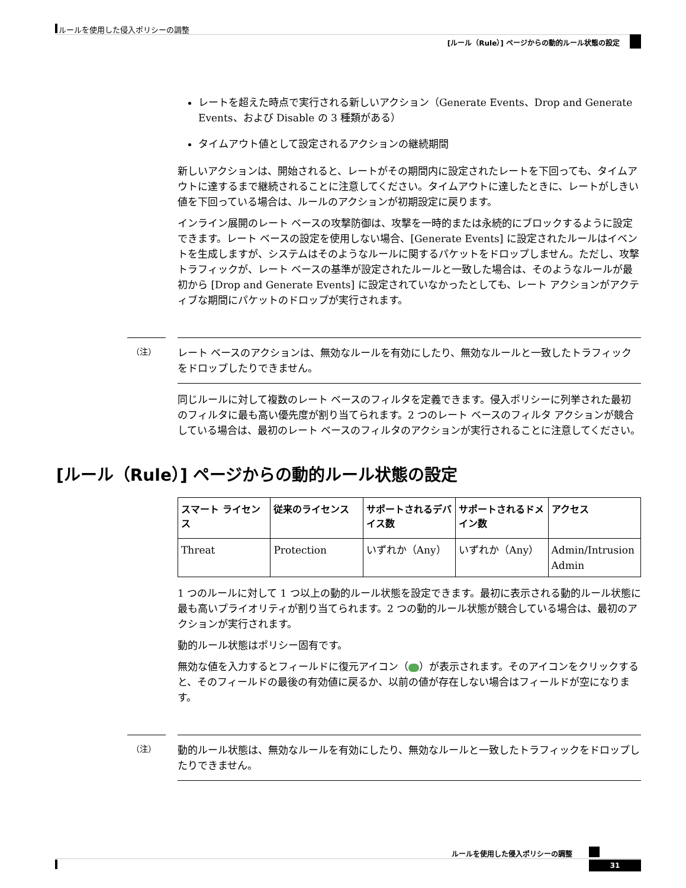ルールを使用した侵入ポリシーの調整
[ルール（Rule）] ページからの動的ルール状態の設定
レートを超えた時点で実行される新しいアクション（Generate Events、Drop and Generate Events、および Disable の 3 種類がある）
タイムアウト値として設定されるアクションの継続期間
新しいアクションは、開始されると、レートがその期間内に設定されたレートを下回っても、タイムアウトに達するまで継続されることに注意してください。タイムアウトに達したときに、レートがしきい値を下回っている場合は、ルールのアクションが初期設定に戻ります。
インライン展開のレート ベースの攻撃防御は、攻撃を一時的または永続的にブロックするように設定できます。レート ベースの設定を使用しない場合、[Generate Events] に設定されたルールはイベントを生成しますが、システムはそのようなルールに関するパケットをドロップしません。ただし、攻撃トラフィックが、レート ベースの基準が設定されたルールと一致した場合は、そのようなルールが最初から [Drop and Generate Events] に設定されていなかったとしても、レート アクションがアクティブな期間にパケットのドロップが実行されます。
（注） レート ベースのアクションは、無効なルールを有効にしたり、無効なルールと一致したトラフィックをドロップしたりできません。
同じルールに対して複数のレート ベースのフィルタを定義できます。侵入ポリシーに列挙された最初のフィルタに最も高い優先度が割り当てられます。2 つのレート ベースのフィルタ アクションが競合している場合は、最初のレート ベースのフィルタのアクションが実行されることに注意してください。
[ルール（Rule）] ページからの動的ルール状態の設定
| スマート ライセンス | 従来のライセンス | サポートされるデバイス数 | サポートされるドメイン数 | アクセス |
| --- | --- | --- | --- | --- |
| Threat | Protection | いずれか（Any） | いずれか（Any） | Admin/Intrusion Admin |
1 つのルールに対して 1 つ以上の動的ルール状態を設定できます。最初に表示される動的ルール状態に最も高いプライオリティが割り当てられます。2 つの動的ルール状態が競合している場合は、最初のアクションが実行されます。
動的ルール状態はポリシー固有です。
無効な値を入力するとフィールドに復元アイコン（ ）が表示されます。そのアイコンをクリックすると、そのフィールドの最後の有効値に戻るか、以前の値が存在しない場合はフィールドが空になります。
（注） 動的ルール状態は、無効なルールを有効にしたり、無効なルールと一致したトラフィックをドロップしたりできません。
ルールを使用した侵入ポリシーの調整
31